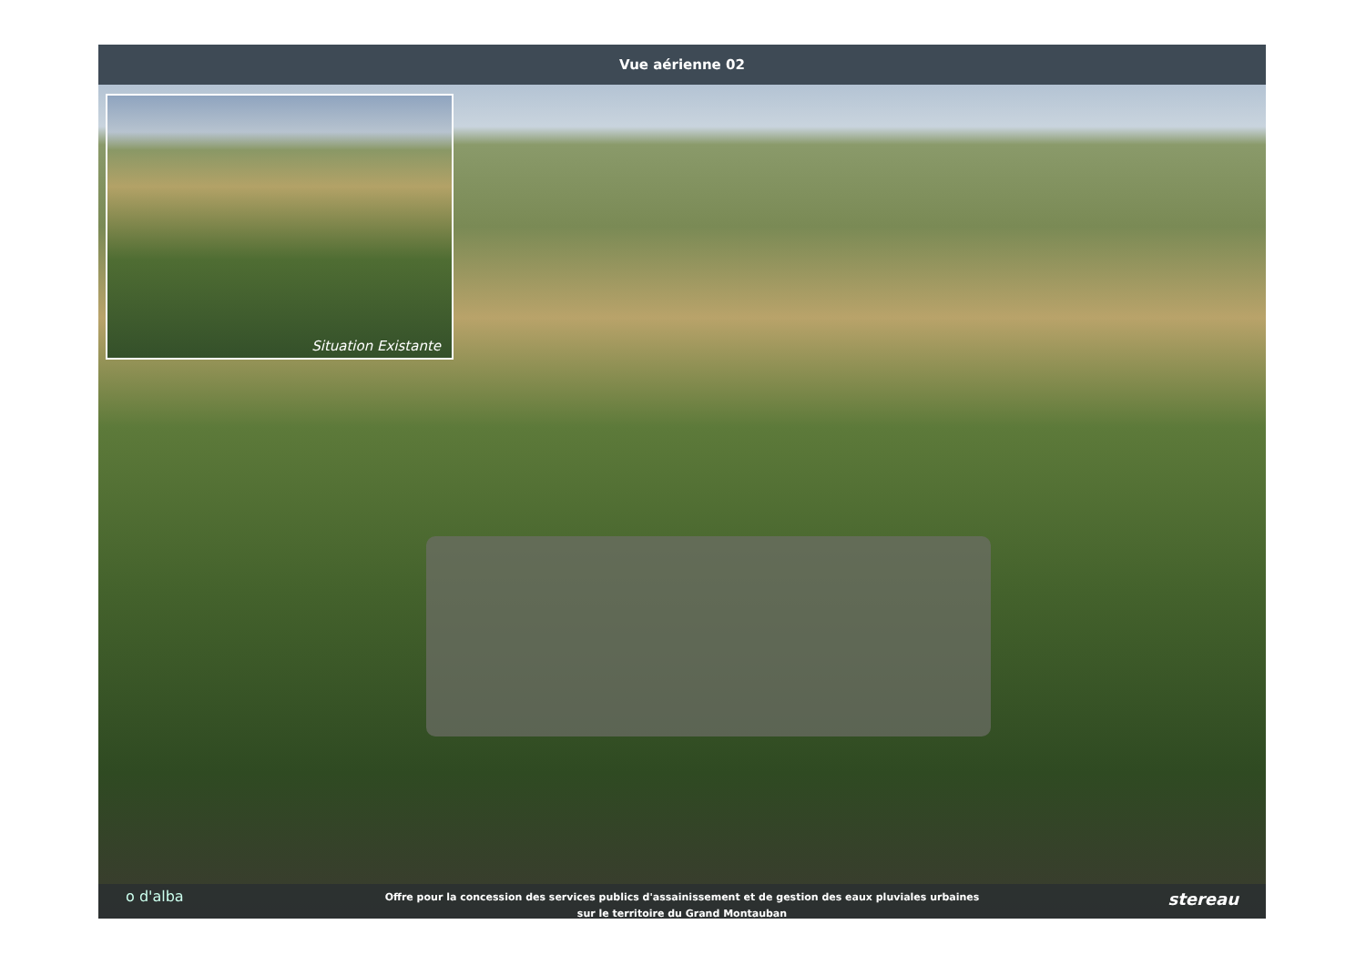Vue aérienne 02
Situation Existante
o d'alba
Offre pour la concession des services publics d'assainissement et de gestion des eaux pluviales urbaines
sur le territoire du Grand Montauban
stereau